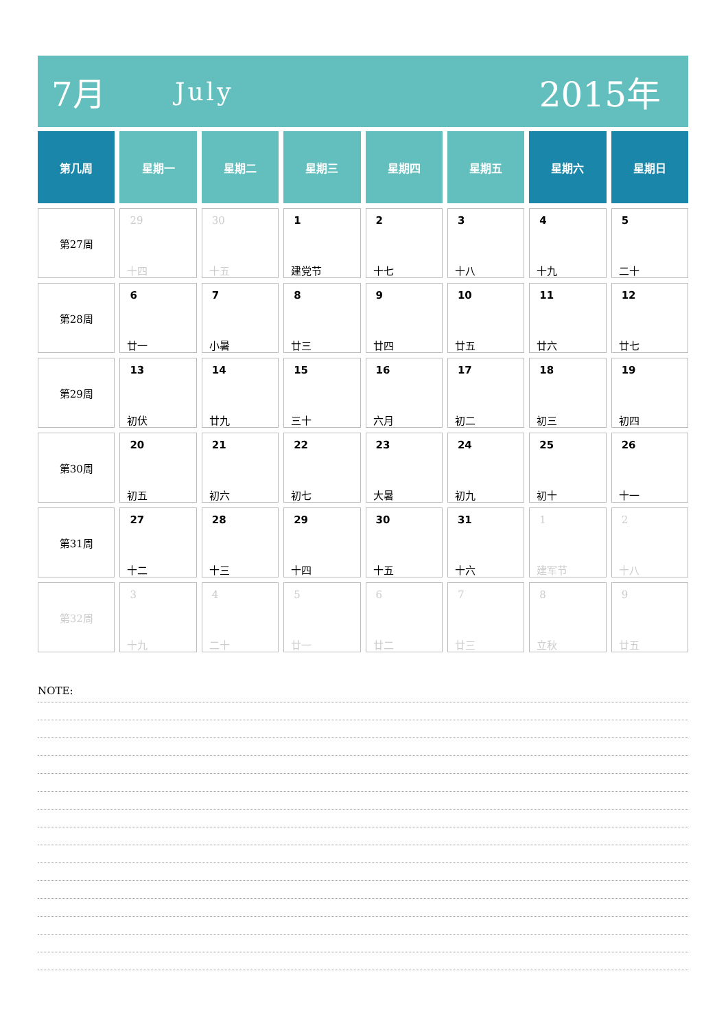7月 July 2015年
| 第几周 | 星期一 | 星期二 | 星期三 | 星期四 | 星期五 | 星期六 | 星期日 |
| --- | --- | --- | --- | --- | --- | --- | --- |
| 第27周 | 29 十四 | 30 十五 | 1 建党节 | 2 十七 | 3 十八 | 4 十九 | 5 二十 |
| 第28周 | 6 廿一 | 7 小暑 | 8 廿三 | 9 廿四 | 10 廿五 | 11 廿六 | 12 廿七 |
| 第29周 | 13 初伏 | 14 廿九 | 15 三十 | 16 六月 | 17 初二 | 18 初三 | 19 初四 |
| 第30周 | 20 初五 | 21 初六 | 22 初七 | 23 大暑 | 24 初九 | 25 初十 | 26 十一 |
| 第31周 | 27 十二 | 28 十三 | 29 十四 | 30 十五 | 31 十六 | 1 建军节 | 2 十八 |
| 第32周 | 3 十九 | 4 二十 | 5 廿一 | 6 廿二 | 7 廿三 | 8 立秋 | 9 廿五 |
NOTE: